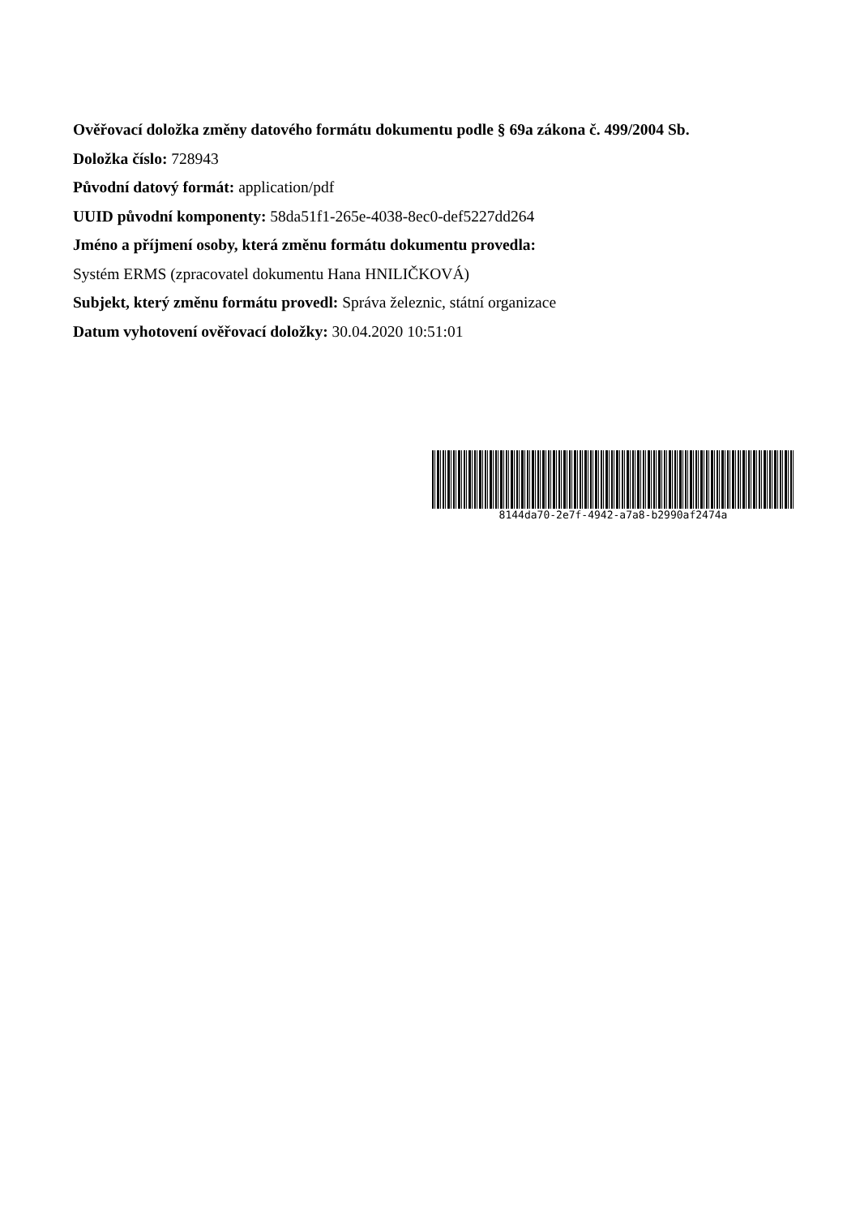Ověřovací doložka změny datového formátu dokumentu podle § 69a zákona č. 499/2004 Sb.
Doložka číslo: 728943
Původní datový formát: application/pdf
UUID původní komponenty: 58da51f1-265e-4038-8ec0-def5227dd264
Jméno a příjmení osoby, která změnu formátu dokumentu provedla:
Systém ERMS (zpracovatel dokumentu Hana HNILIČKOVÁ)
Subjekt, který změnu formátu provedl: Správa železnic, státní organizace
Datum vyhotovení ověřovací doložky: 30.04.2020 10:51:01
8144da70-2e7f-4942-a7a8-b2990af2474a